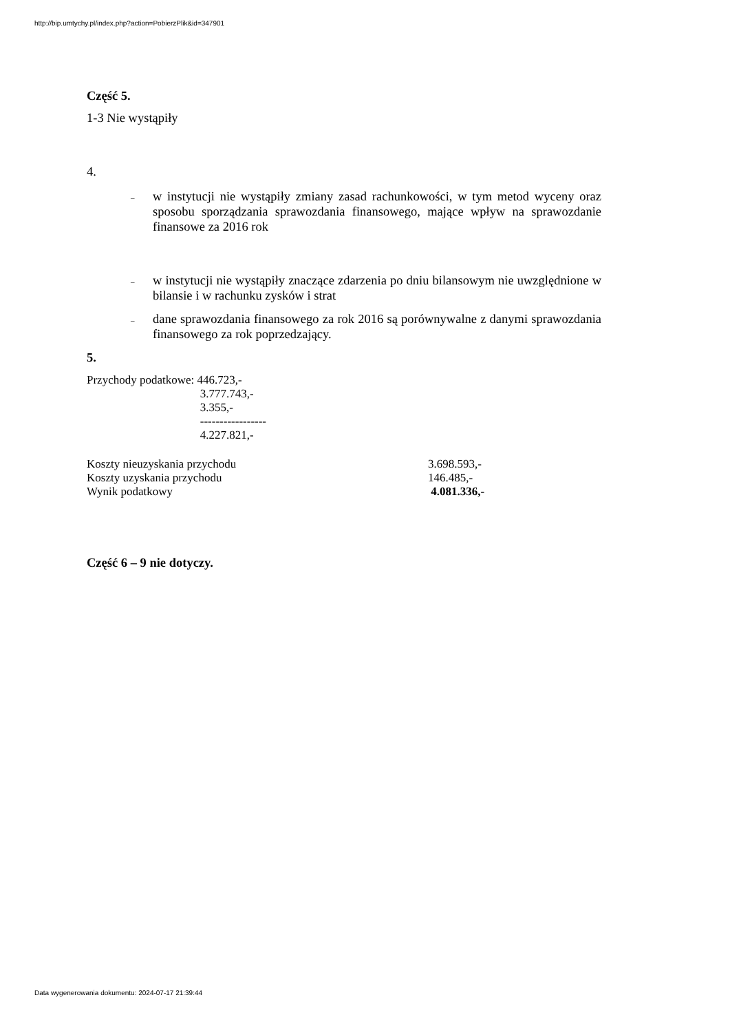http://bip.umtychy.pl/index.php?action=PobierzPlik&id=347901
Część 5.
1-3 Nie wystąpiły
4.
– w instytucji nie wystąpiły zmiany zasad rachunkowości, w tym metod wyceny oraz sposobu sporządzania sprawozdania finansowego, mające wpływ na sprawozdanie finansowe za 2016 rok
– w instytucji nie wystąpiły znaczące zdarzenia po dniu bilansowym nie uwzględnione w bilansie i w rachunku zysków i strat
– dane sprawozdania finansowego za rok 2016 są porównywalne z danymi sprawozdania finansowego za rok poprzedzający.
5.
| Przychody podatkowe: | 446.723,- |
| | 3.777.743,- |
| | 3.355,- |
| | ----------------- |
| | 4.227.821,- |
| Koszty nieuzyskania przychodu | 3.698.593,- |
| Koszty uzyskania przychodu | 146.485,- |
| Wynik podatkowy | 4.081.336,- |
Część 6 – 9 nie dotyczy.
Data wygenerowania dokumentu: 2024-07-17 21:39:44